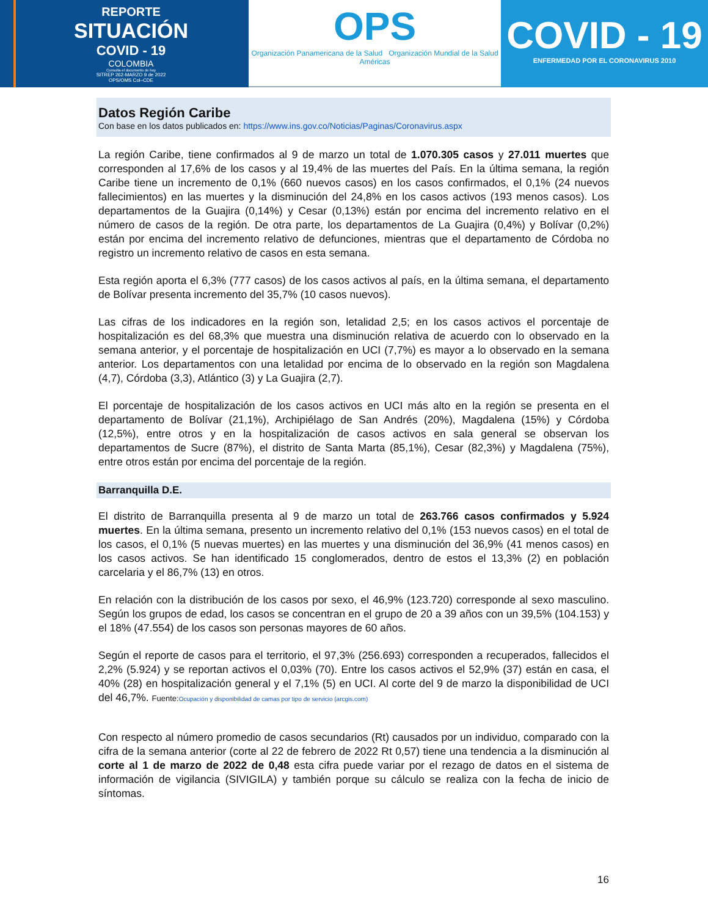REPORTE
SITUACIÓN
COVID - 19
COLOMBIA
Consulta el documento de hoy
SITREP 262-MARZO 9 de 2022
OPS/OMS Col–CDE
OPS
Organización Panamericana de la Salud Organización Mundial de la Salud
Américas
COVID - 19
ENFERMEDAD POR EL CORONAVIRUS 2010
Datos Región Caribe
Con base en los datos publicados en: https://www.ins.gov.co/Noticias/Paginas/Coronavirus.aspx
La región Caribe, tiene confirmados al 9 de marzo un total de 1.070.305 casos y 27.011 muertes que corresponden al 17,6% de los casos y al 19,4% de las muertes del País. En la última semana, la región Caribe tiene un incremento de 0,1% (660 nuevos casos) en los casos confirmados, el 0,1% (24 nuevos fallecimientos) en las muertes y la disminución del 24,8% en los casos activos (193 menos casos). Los departamentos de la Guajira (0,14%) y Cesar (0,13%) están por encima del incremento relativo en el número de casos de la región. De otra parte, los departamentos de La Guajira (0,4%) y Bolívar (0,2%) están por encima del incremento relativo de defunciones, mientras que el departamento de Córdoba no registro un incremento relativo de casos en esta semana.
Esta región aporta el 6,3% (777 casos) de los casos activos al país, en la última semana, el departamento de Bolívar presenta incremento del 35,7% (10 casos nuevos).
Las cifras de los indicadores en la región son, letalidad 2,5; en los casos activos el porcentaje de hospitalización es del 68,3% que muestra una disminución relativa de acuerdo con lo observado en la semana anterior, y el porcentaje de hospitalización en UCI (7,7%) es mayor a lo observado en la semana anterior. Los departamentos con una letalidad por encima de lo observado en la región son Magdalena (4,7), Córdoba (3,3), Atlántico (3) y La Guajira (2,7).
El porcentaje de hospitalización de los casos activos en UCI más alto en la región se presenta en el departamento de Bolívar (21,1%), Archipiélago de San Andrés (20%), Magdalena (15%) y Córdoba (12,5%), entre otros y en la hospitalización de casos activos en sala general se observan los departamentos de Sucre (87%), el distrito de Santa Marta (85,1%), Cesar (82,3%) y Magdalena (75%), entre otros están por encima del porcentaje de la región.
Barranquilla D.E.
El distrito de Barranquilla presenta al 9 de marzo un total de 263.766 casos confirmados y 5.924 muertes. En la última semana, presento un incremento relativo del 0,1% (153 nuevos casos) en el total de los casos, el 0,1% (5 nuevas muertes) en las muertes y una disminución del 36,9% (41 menos casos) en los casos activos. Se han identificado 15 conglomerados, dentro de estos el 13,3% (2) en población carcelaria y el 86,7% (13) en otros.
En relación con la distribución de los casos por sexo, el 46,9% (123.720) corresponde al sexo masculino. Según los grupos de edad, los casos se concentran en el grupo de 20 a 39 años con un 39,5% (104.153) y el 18% (47.554) de los casos son personas mayores de 60 años.
Según el reporte de casos para el territorio, el 97,3% (256.693) corresponden a recuperados, fallecidos el 2,2% (5.924) y se reportan activos el 0,03% (70). Entre los casos activos el 52,9% (37) están en casa, el 40% (28) en hospitalización general y el 7,1% (5) en UCI. Al corte del 9 de marzo la disponibilidad de UCI del 46,7%. Fuente:Ocupación y disponibilidad de camas por tipo de servicio (arcgis.com)
Con respecto al número promedio de casos secundarios (Rt) causados por un individuo, comparado con la cifra de la semana anterior (corte al 22 de febrero de 2022 Rt 0,57) tiene una tendencia a la disminución al corte al 1 de marzo de 2022 de 0,48 esta cifra puede variar por el rezago de datos en el sistema de información de vigilancia (SIVIGILA) y también porque su cálculo se realiza con la fecha de inicio de síntomas.
16